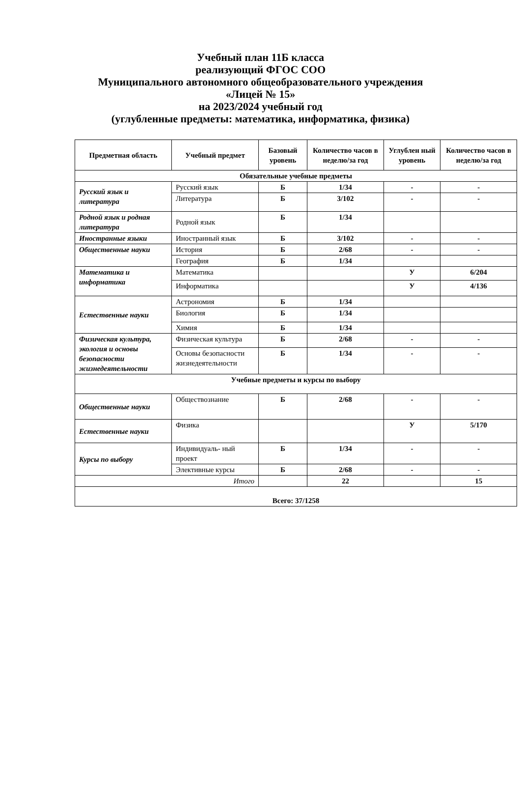Учебный план 11Б класса
реализующий ФГОС СОО
Муниципального автономного общеобразовательного учреждения
«Лицей № 15»
на 2023/2024 учебный год
(углубленные предметы: математика, информатика, физика)
| Предметная область | Учебный предмет | Базовый уровень | Количество часов в неделю/за год | Углублен ный уровень | Количество часов в неделю/за год |
| --- | --- | --- | --- | --- | --- |
| Обязательные учебные предметы | | | | | |
| Русский язык и литература | Русский язык | Б | 1/34 | - | - |
| | Литература | Б | 3/102 | - | - |
| Родной язык и родная литература | Родной язык | Б | 1/34 | | |
| Иностранные языки | Иностранный язык | Б | 3/102 | - | - |
| Общественные науки | История | Б | 2/68 | - | - |
| | География | Б | 1/34 | | |
| Математика и информатика | Математика | | | У | 6/204 |
| | Информатика | | | У | 4/136 |
| Естественные науки | Астрономия | Б | 1/34 | | |
| | Биология | Б | 1/34 | | |
| | Химия | Б | 1/34 | | |
| Физическая культура, экология и основы безопасности жизнедеятельности | Физическая культура | Б | 2/68 | - | - |
| | Основы безопасности жизнедеятельности | Б | 1/34 | - | - |
| Учебные предметы и курсы по выбору | | | | | |
| Общественные науки | Обществознание | Б | 2/68 | - | - |
| Естественные науки | Физика | | | У | 5/170 |
| Курсы по выбору | Индивидуаль- ный проект | Б | 1/34 | - | - |
| | Элективные курсы | Б | 2/68 | - | - |
| Итого | | | 22 | | 15 |
| Всего: 37/1258 | | | | | |